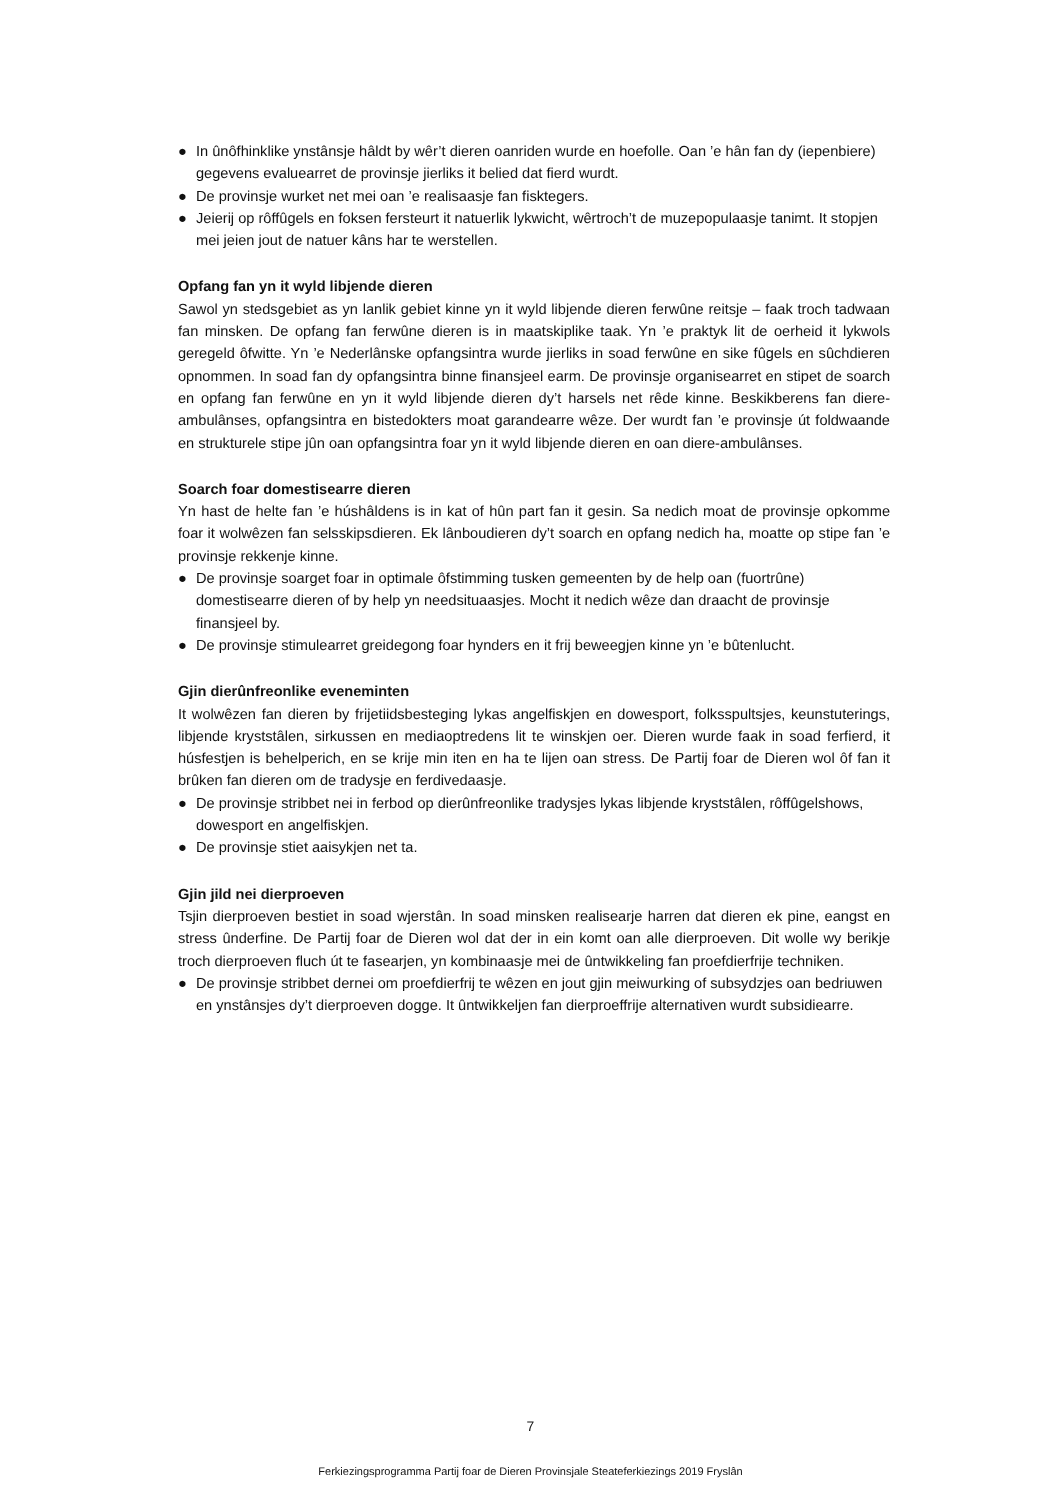● In ûnôfhinklike ynstânsje hâldt by wêr’t dieren oanriden wurde en hoefolle. Oan ’e hân fan dy (iepenbiere) gegevens evaluearret de provinsje jierliks it belied dat fierd wurdt.
● De provinsje wurket net mei oan ’e realisaasje fan fisktegers.
● Jeierij op rôffûgels en foksen fersteurt it natuerlik lykwicht, wêrtroch’t de muzepopulaasje tanimt. It stopjen mei jeien jout de natuer kâns har te werstellen.
Opfang fan yn it wyld libjende dieren
Sawol yn stedsgebiet as yn lanlik gebiet kinne yn it wyld libjende dieren ferwûne reitsje – faak troch tadwaan fan minsken. De opfang fan ferwûne dieren is in maatskiplike taak. Yn ’e praktyk lit de oerheid it lykwols geregeld ôfwitte. Yn ’e Nederlânske opfangsintra wurde jierliks in soad ferwûne en sike fûgels en sûchdieren opnommen. In soad fan dy opfangsintra binne finansjeel earm. De provinsje organisearret en stipet de soarch en opfang fan ferwûne en yn it wyld libjende dieren dy’t harsels net rêde kinne. Beskikberens fan diere-ambulânses, opfangsintra en bistedokters moat garandearre wêze. Der wurdt fan ’e provinsje út foldwaande en strukturele stipe jûn oan opfangsintra foar yn it wyld libjende dieren en oan diere-ambulânses.
Soarch foar domestisearre dieren
Yn hast de helte fan ’e húshâldens is in kat of hûn part fan it gesin. Sa nedich moat de provinsje opkomme foar it wolwêzen fan selsskipsdieren. Ek lânboudieren dy’t soarch en opfang nedich ha, moatte op stipe fan ’e provinsje rekkenje kinne.
● De provinsje soarget foar in optimale ôfstimming tusken gemeenten by de help oan (fuortrûne) domestisearre dieren of by help yn needsituaasjes. Mocht it nedich wêze dan draacht de provinsje finansjeel by.
● De provinsje stimulearret greidegong foar hynders en it frij beweegjen kinne yn ’e bûtenlucht.
Gjin dierûnfreonlike eveneminten
It wolwêzen fan dieren by frijetiidsbesteging lykas angelfiskjen en dowesport, folksspultsjes, keunstuterings, libjende kryststâlen, sirkussen en mediaoptredens lit te winskjen oer. Dieren wurde faak in soad ferfierd, it húsfestjen is behelperich, en se krije min iten en ha te lijen oan stress. De Partij foar de Dieren wol ôf fan it brûken fan dieren om de tradysje en ferdivedaasje.
● De provinsje stribbet nei in ferbod op dierûnfreonlike tradysjes lykas libjende kryststâlen, rôffûgelshows, dowesport en angelfiskjen.
● De provinsje stiet aaisykjen net ta.
Gjin jild nei dierproeven
Tsjin dierproeven bestiet in soad wjerstân. In soad minsken realisearje harren dat dieren ek pine, eangst en stress ûnderfine. De Partij foar de Dieren wol dat der in ein komt oan alle dierproeven. Dit wolle wy berikje troch dierproeven fluch út te fasearjen, yn kombinaasje mei de ûntwikkeling fan proefdierfrije techniken.
● De provinsje stribbet dernei om proefdierfrij te wêzen en jout gjin meiwurking of subsydzjes oan bedriuwen en ynstânsjes dy’t dierproeven dogge. It ûntwikkeljen fan dierproeffrije alternativen wurdt subsidiearre.
7
Ferkiezingsprogramma Partij foar de Dieren Provinsjale Steateferkiezings 2019 Fryslân